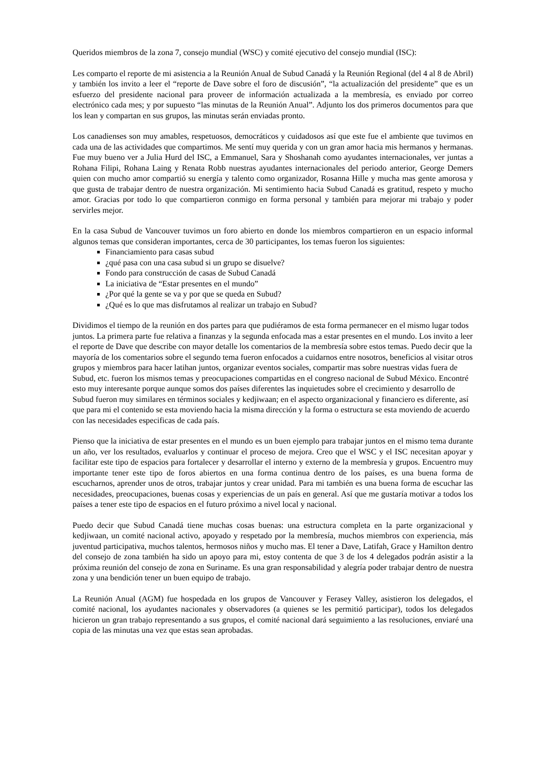Queridos miembros de la zona 7, consejo mundial (WSC) y comité ejecutivo del consejo mundial (ISC):
Les comparto el reporte de mi asistencia a la Reunión Anual de Subud Canadá y la Reunión Regional (del 4 al 8 de Abril) y también los invito a leer el “reporte de Dave sobre el foro de discusión”, “la actualización del presidente” que es un esfuerzo del presidente nacional para proveer de información actualizada a la membresía, es enviado por correo electrónico cada mes; y por supuesto “las minutas de la Reunión Anual”. Adjunto los dos primeros documentos para que los lean y compartan en sus grupos, las minutas serán enviadas pronto.
Los canadienses son muy amables, respetuosos, democráticos y cuidadosos así que este fue el ambiente que tuvimos en cada una de las actividades que compartimos. Me sentí muy querida y con un gran amor hacia mis hermanos y hermanas. Fue muy bueno ver a Julia Hurd del ISC, a Emmanuel, Sara y Shoshanah como ayudantes internacionales, ver juntas a Rohana Filipi, Rohana Laing y Renata Robb nuestras ayudantes internacionales del periodo anterior, George Demers quien con mucho amor compartió su energía y talento como organizador, Rosanna Hille y mucha mas gente amorosa y que gusta de trabajar dentro de nuestra organización. Mi sentimiento hacia Subud Canadá es gratitud, respeto y mucho amor. Gracias por todo lo que compartieron conmigo en forma personal y también para mejorar mi trabajo y poder servirles mejor.
En la casa Subud de Vancouver tuvimos un foro abierto en donde los miembros compartieron en un espacio informal algunos temas que consideran importantes, cerca de 30 participantes, los temas fueron los siguientes:
Financiamiento para casas subud
¿qué pasa con una casa subud si un grupo se disuelve?
Fondo para construcción de casas de Subud Canadá
La iniciativa de “Estar presentes en el mundo”
¿Por qué la gente se va y por que se queda en Subud?
¿Qué es lo que mas disfrutamos al realizar un trabajo en Subud?
Dividimos el tiempo de la reunión en dos partes para que pudiéramos de esta forma permanecer en el mismo lugar todos juntos. La primera parte fue relativa a finanzas y la segunda enfocada mas a estar presentes en el mundo. Los invito a leer el reporte de Dave que describe con mayor detalle los comentarios de la membresía sobre estos temas. Puedo decir que la mayoría de los comentarios sobre el segundo tema fueron enfocados a cuidarnos entre nosotros, beneficios al visitar otros grupos y miembros para hacer latihan juntos, organizar eventos sociales, compartir mas sobre nuestras vidas fuera de Subud, etc. fueron los mismos temas y preocupaciones compartidas en el congreso nacional de Subud México. Encontré esto muy interesante porque aunque somos dos países diferentes las inquietudes sobre el crecimiento y desarrollo de Subud fueron muy similares en términos sociales y kedjiwaan; en el aspecto organizacional y financiero es diferente, así que para mi el contenido se esta moviendo hacia la misma dirección y la forma o estructura se esta moviendo de acuerdo con las necesidades especificas de cada país.
Pienso que la iniciativa de estar presentes en el mundo es un buen ejemplo para trabajar juntos en el mismo tema durante un año, ver los resultados, evaluarlos y continuar el proceso de mejora. Creo que el WSC y el ISC necesitan apoyar y facilitar este tipo de espacios para fortalecer y desarrollar el interno y externo de la membresía y grupos. Encuentro muy importante tener este tipo de foros abiertos en una forma continua dentro de los países, es una buena forma de escucharnos, aprender unos de otros, trabajar juntos y crear unidad. Para mi también es una buena forma de escuchar las necesidades, preocupaciones, buenas cosas y experiencias de un país en general. Así que me gustaría motivar a todos los países a tener este tipo de espacios en el futuro próximo a nivel local y nacional.
Puedo decir que Subud Canadá tiene muchas cosas buenas: una estructura completa en la parte organizacional y kedjiwaan, un comité nacional activo, apoyado y respetado por la membresía, muchos miembros con experiencia, más juventud participativa, muchos talentos, hermosos niños y mucho mas. El tener a Dave, Latifah, Grace y Hamilton dentro del consejo de zona también ha sido un apoyo para mi, estoy contenta de que 3 de los 4 delegados podrán asistir a la próxima reunión del consejo de zona en Suriname. Es una gran responsabilidad y alegría poder trabajar dentro de nuestra zona y una bendición tener un buen equipo de trabajo.
La Reunión Anual (AGM) fue hospedada en los grupos de Vancouver y Ferasey Valley, asistieron los delegados, el comité nacional, los ayudantes nacionales y observadores (a quienes se les permitió participar), todos los delegados hicieron un gran trabajo representando a sus grupos, el comité nacional dará seguimiento a las resoluciones, enviaré una copia de las minutas una vez que estas sean aprobadas.